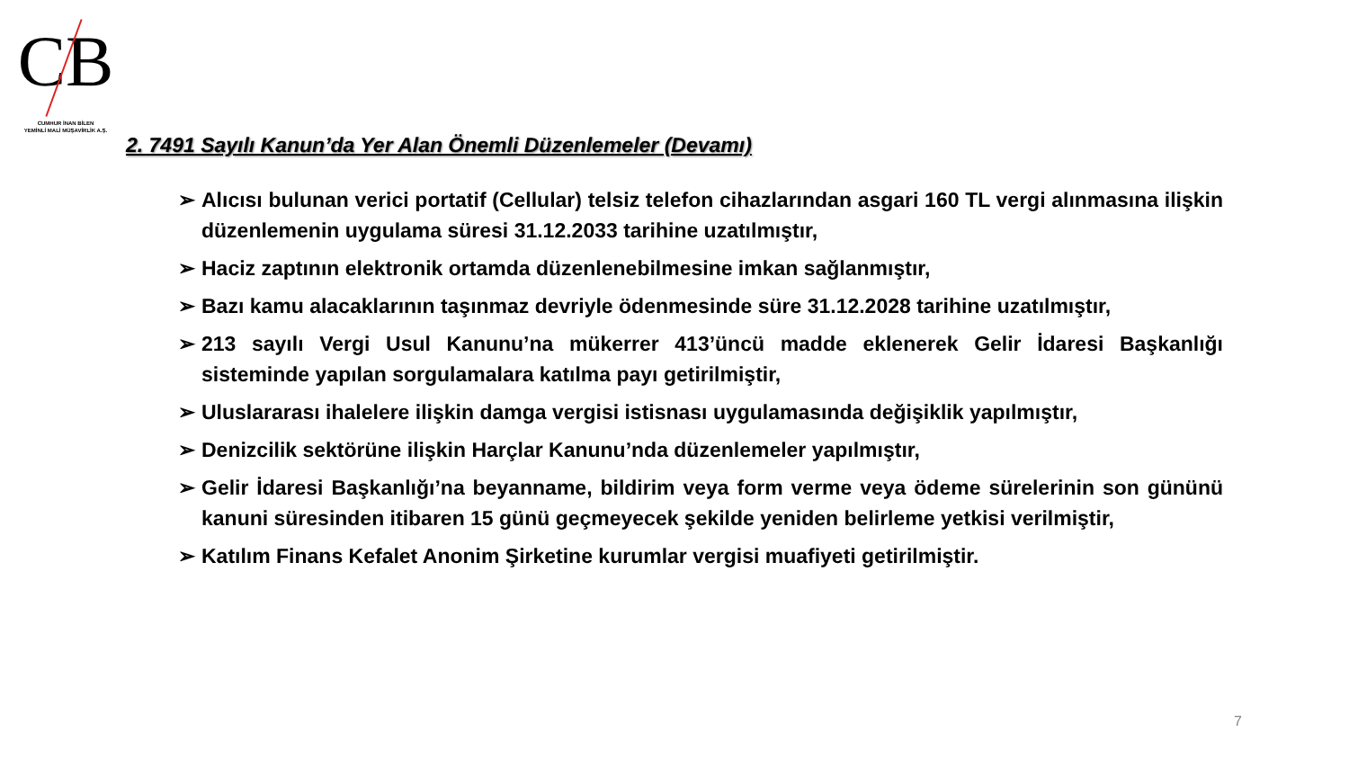CB
CUMHUR İNAN BİLEN
YEMİNLİ MALİ MÜŞAVİRLİK A.Ş.
2. 7491 Sayılı Kanun’da Yer Alan Önemli Düzenlemeler (Devamı)
➢ Alıcısı bulunan verici portatif (Cellular) telsiz telefon cihazlarından asgari 160 TL vergi alınmasına ilişkin düzenlemenin uygulama süresi 31.12.2033 tarihine uzatılmıştır,
➢ Haciz zaptının elektronik ortamda düzenlenebilmesine imkan sağlanmıştır,
➢ Bazı kamu alacaklarının taşınmaz devriyle ödenmesinde süre 31.12.2028 tarihine uzatılmıştır,
➢ 213 sayılı Vergi Usul Kanunu’na mükerrer 413’üncü madde eklenerek Gelir İdaresi Başkanlığı sisteminde yapılan sorgulamalara katılma payı getirilmiştir,
➢ Uluslararası ihalelere ilişkin damga vergisi istisnası uygulamasında değişiklik yapılmıştır,
➢ Denizcilik sektörüne ilişkin Harçlar Kanunu’nda düzenlemeler yapılmıştır,
➢ Gelir İdaresi Başkanlığı’na beyanname, bildirim veya form verme veya ödeme sürelerinin son gününü kanuni süresinden itibaren 15 günü geçmeyecek şekilde yeniden belirleme yetkisi verilmiştir,
➢ Katılım Finans Kefalet Anonim Şirketine kurumlar vergisi muafiyeti getirilmiştir.
7